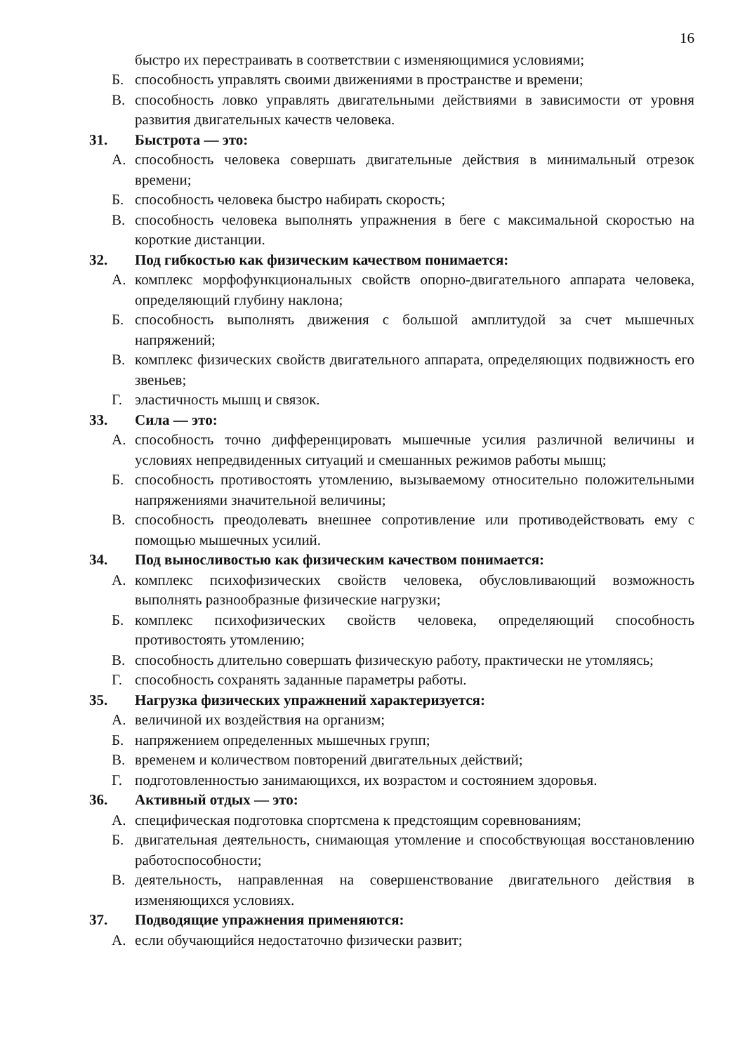16
быстро их перестраивать в соответствии с изменяющимися условиями;
Б. способность управлять своими движениями в пространстве и времени;
В. способность ловко управлять двигательными действиями в зависимости от уровня развития двигательных качеств человека.
31. Быстрота — это:
А. способность человека совершать двигательные действия в минимальный отрезок времени;
Б. способность человека быстро набирать скорость;
В. способность человека выполнять упражнения в беге с максимальной скоростью на короткие дистанции.
32. Под гибкостью как физическим качеством понимается:
А. комплекс морфофункциональных свойств опорно-двигательного аппарата человека, определяющий глубину наклона;
Б. способность выполнять движения с большой амплитудой за счет мышечных напряжений;
В. комплекс физических свойств двигательного аппарата, определяющих подвижность его звеньев;
Г. эластичность мышц и связок.
33. Сила — это:
А. способность точно дифференцировать мышечные усилия различной величины и условиях непредвиденных ситуаций и смешанных режимов работы мышц;
Б. способность противостоять утомлению, вызываемому относительно положительными напряжениями значительной величины;
В. способность преодолевать внешнее сопротивление или противодействовать ему с помощью мышечных усилий.
34. Под выносливостью как физическим качеством понимается:
А. комплекс психофизических свойств человека, обусловливающий возможность выполнять разнообразные физические нагрузки;
Б. комплекс психофизических свойств человека, определяющий способность противостоять утомлению;
В. способность длительно совершать физическую работу, практически не утомляясь;
Г. способность сохранять заданные параметры работы.
35. Нагрузка физических упражнений характеризуется:
А. величиной их воздействия на организм;
Б. напряжением определенных мышечных групп;
В. временем и количеством повторений двигательных действий;
Г. подготовленностью занимающихся, их возрастом и состоянием здоровья.
36. Активный отдых — это:
А. специфическая подготовка спортсмена к предстоящим соревнованиям;
Б. двигательная деятельность, снимающая утомление и способствующая восстановлению работоспособности;
В. деятельность, направленная на совершенствование двигательного действия в изменяющихся условиях.
37. Подводящие упражнения применяются:
А. если обучающийся недостаточно физически развит;